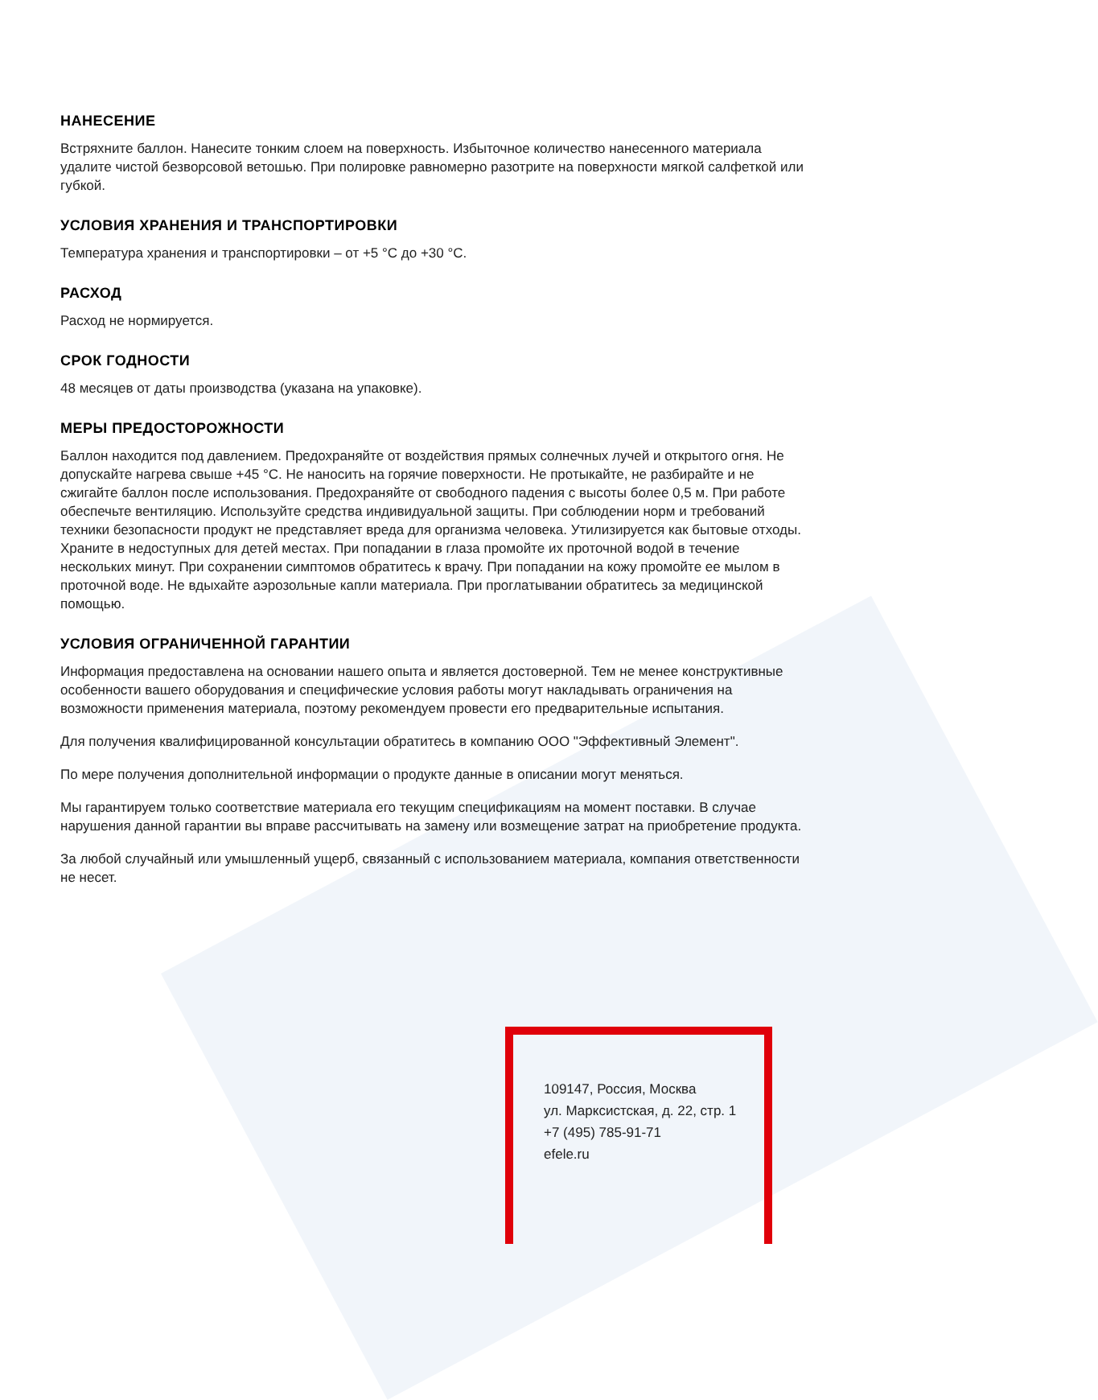НАНЕСЕНИЕ
Встряхните баллон. Нанесите тонким слоем на поверхность. Избыточное количество нанесенного материала удалите чистой безворсовой ветошью. При полировке равномерно разотрите на поверхности мягкой салфеткой или губкой.
УСЛОВИЯ ХРАНЕНИЯ И ТРАНСПОРТИРОВКИ
Температура хранения и транспортировки – от +5 °C до +30 °C.
РАСХОД
Расход не нормируется.
СРОК ГОДНОСТИ
48 месяцев от даты производства (указана на упаковке).
МЕРЫ ПРЕДОСТОРОЖНОСТИ
Баллон находится под давлением. Предохраняйте от воздействия прямых солнечных лучей и открытого огня. Не допускайте нагрева свыше +45 °C. Не наносить на горячие поверхности. Не протыкайте, не разбирайте и не сжигайте баллон после использования. Предохраняйте от свободного падения с высоты более 0,5 м. При работе обеспечьте вентиляцию. Используйте средства индивидуальной защиты. При соблюдении норм и требований техники безопасности продукт не представляет вреда для организма человека. Утилизируется как бытовые отходы. Храните в недоступных для детей местах. При попадании в глаза промойте их проточной водой в течение нескольких минут. При сохранении симптомов обратитесь к врачу. При попадании на кожу промойте ее мылом в проточной воде. Не вдыхайте аэрозольные капли материала. При проглатывании обратитесь за медицинской помощью.
УСЛОВИЯ ОГРАНИЧЕННОЙ ГАРАНТИИ
Информация предоставлена на основании нашего опыта и является достоверной. Тем не менее конструктивные особенности вашего оборудования и специфические условия работы могут накладывать ограничения на возможности применения материала, поэтому рекомендуем провести его предварительные испытания.
Для получения квалифицированной консультации обратитесь в компанию ООО "Эффективный Элемент".
По мере получения дополнительной информации о продукте данные в описании могут меняться.
Мы гарантируем только соответствие материала его текущим спецификациям на момент поставки. В случае нарушения данной гарантии вы вправе рассчитывать на замену или возмещение затрат на приобретение продукта.
За любой случайный или умышленный ущерб, связанный с использованием материала, компания ответственности не несет.
109147, Россия, Москва
ул. Марксистская, д. 22, стр. 1
+7 (495) 785-91-71
efele.ru